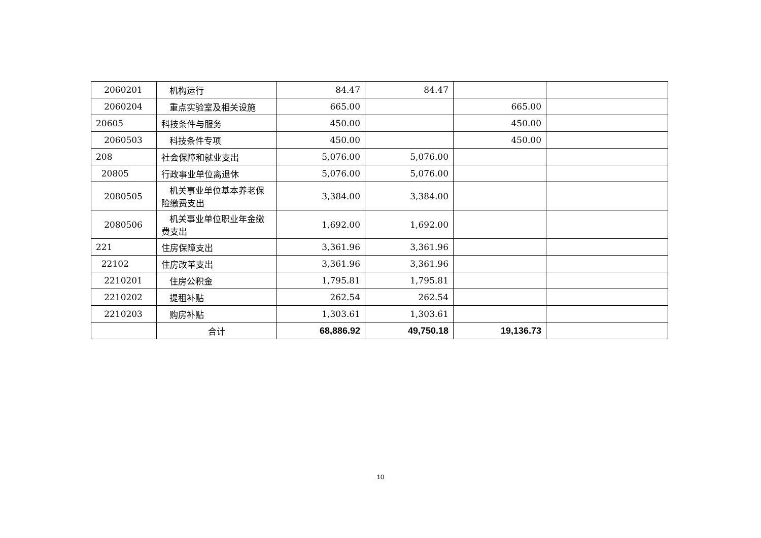| 2060201 | 机构运行 | 84.47 | 84.47 | | |
| 2060204 | 重点实验室及相关设施 | 665.00 | | 665.00 | |
| 20605 | 科技条件与服务 | 450.00 | | 450.00 | |
| 2060503 | 科技条件专项 | 450.00 | | 450.00 | |
| 208 | 社会保障和就业支出 | 5,076.00 | 5,076.00 | | |
| 20805 | 行政事业单位离退休 | 5,076.00 | 5,076.00 | | |
| 2080505 | 机关事业单位基本养老保险缴费支出 | 3,384.00 | 3,384.00 | | |
| 2080506 | 机关事业单位职业年金缴费支出 | 1,692.00 | 1,692.00 | | |
| 221 | 住房保障支出 | 3,361.96 | 3,361.96 | | |
| 22102 | 住房改革支出 | 3,361.96 | 3,361.96 | | |
| 2210201 | 住房公积金 | 1,795.81 | 1,795.81 | | |
| 2210202 | 提租补贴 | 262.54 | 262.54 | | |
| 2210203 | 购房补贴 | 1,303.61 | 1,303.61 | | |
| | 合计 | 68,886.92 | 49,750.18 | 19,136.73 | |
10